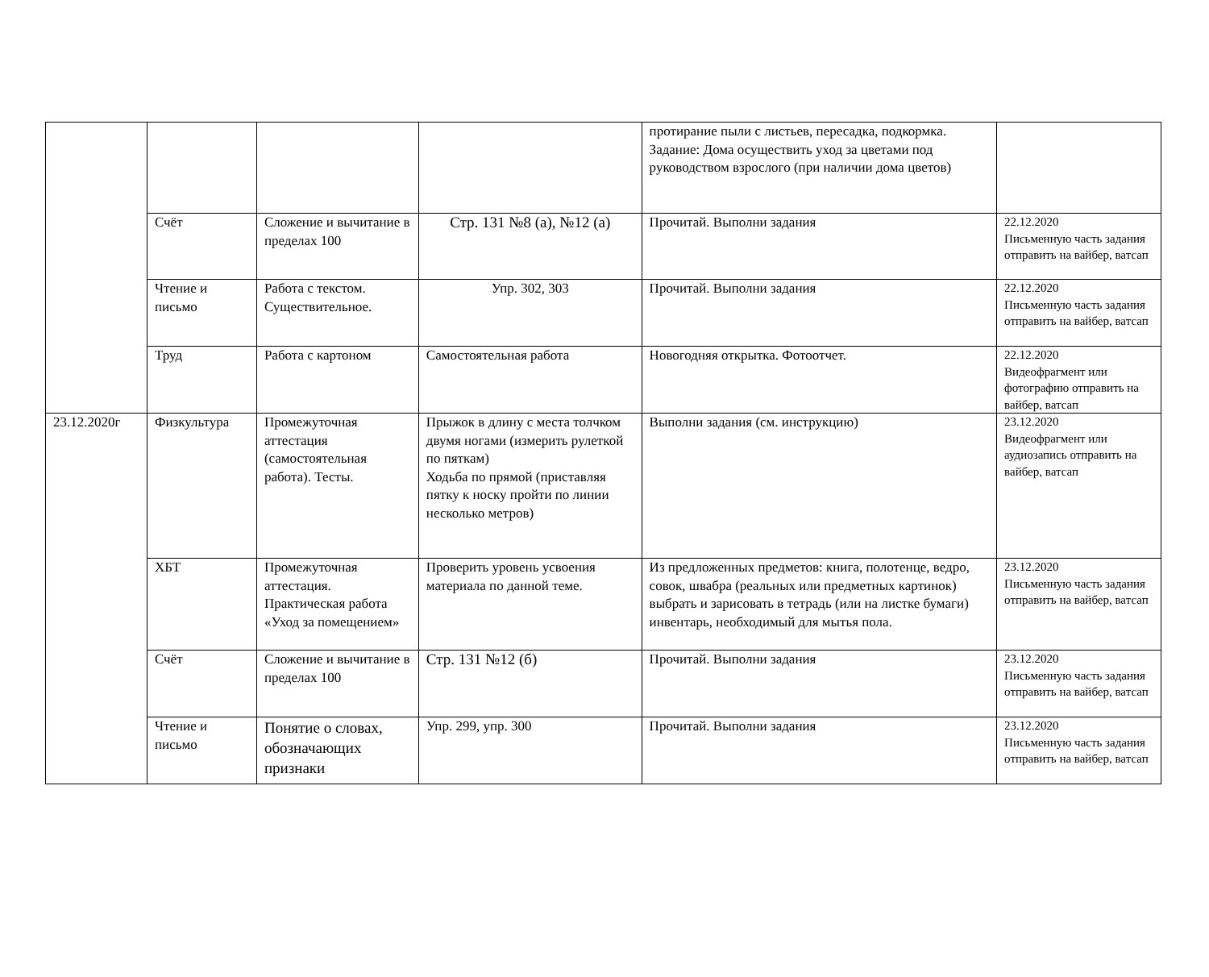| | | | | протирание пыли с листьев, пересадка, подкормка. Задание: Дома осуществить уход за цветами под руководством взрослого (при наличии дома цветов) | |
| | Счёт | Сложение и вычитание в пределах 100 | Стр. 131 №8 (а), №12 (а) | Прочитай. Выполни задания | 22.12.2020 Письменную часть задания отправить на вайбер, ватсап |
| | Чтение и письмо | Работа с текстом. Существительное. | Упр. 302, 303 | Прочитай. Выполни задания | 22.12.2020 Письменную часть задания отправить на вайбер, ватсап |
| | Труд | Работа с картоном | Самостоятельная работа | Новогодняя открытка. Фотоотчет. | 22.12.2020 Видеофрагмент или фотографию отправить на вайбер, ватсап |
| 23.12.2020г | Физкультура | Промежуточная аттестация (самостоятельная работа). Тесты. | Прыжок в длину с места толчком двумя ногами (измерить рулеткой по пяткам) Ходьба по прямой (приставляя пятку к носку пройти по линии несколько метров) | Выполни задания (см. инструкцию) | 23.12.2020 Видеофрагмент или аудиозапись отправить на вайбер, ватсап |
| | ХБТ | Промежуточная аттестация. Практическая работа «Уход за помещением» | Проверить уровень усвоения материала по данной теме. | Из предложенных предметов: книга, полотенце, ведро, совок, швабра (реальных или предметных картинок) выбрать и зарисовать в тетрадь (или на листке бумаги) инвентарь, необходимый для мытья пола. | 23.12.2020 Письменную часть задания отправить на вайбер, ватсап |
| | Счёт | Сложение и вычитание в пределах 100 | Стр. 131 №12 (б) | Прочитай. Выполни задания | 23.12.2020 Письменную часть задания отправить на вайбер, ватсап |
| | Чтение и письмо | Понятие о словах, обозначающих признаки | Упр. 299, упр. 300 | Прочитай. Выполни задания | 23.12.2020 Письменную часть задания отправить на вайбер, ватсап |